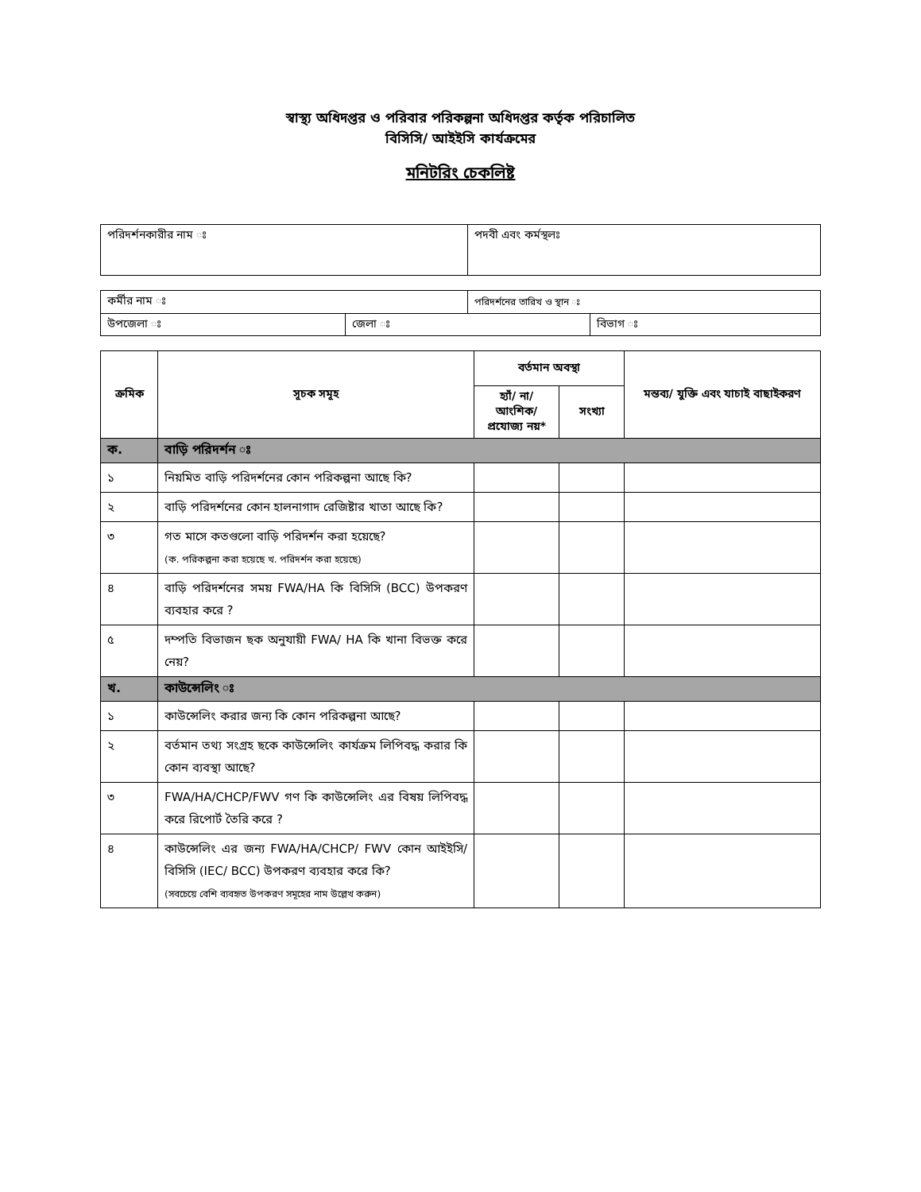স্বাস্থ্য অধিদপ্তর ও পরিবার পরিকল্পনা অধিদপ্তর কর্তৃক পরিচালিত
বিসিসি/ আইইসি কার্যক্রমের
মনিটরিং চেকলিষ্ট
| পরিদর্শনকারীর নাম ঃ | পদবী এবং কর্মস্থলঃ |
| কর্মীর নাম ঃ | | পরিদর্শনের তারিখ ও স্থান ঃ | |
| উপজেলা ঃ | জেলা ঃ | | বিভাগ ঃ |
| ক্রমিক | সূচক সমূহ | বর্তমান অবস্থা | | মন্তব্য/ যুক্তি এবং যাচাই বাছাইকরণ |
| --- | --- | --- | --- | --- |
| | | হ্যাঁ/ না/ আংশিক/ প্রযোজ্য নয়* | সংখ্যা | |
| ক. | বাড়ি পরিদর্শন ঃ | | | |
| ১ | নিয়মিত বাড়ি পরিদর্শনের কোন পরিকল্পনা আছে কি? | | | |
| ২ | বাড়ি পরিদর্শনের কোন হালনাগাদ রেজিষ্টার খাতা আছে কি? | | | |
| ৩ | গত মাসে কতগুলো বাড়ি পরিদর্শন করা হয়েছে? (ক. পরিকল্পনা করা হয়েছে খ. পরিদর্শন করা হয়েছে) | | | |
| ৪ | বাড়ি পরিদর্শনের সময় FWA/HA কি বিসিসি (BCC) উপকরণ ব্যবহার করে ? | | | |
| ৫ | দম্পতি বিভাজন ছক অনুযায়ী FWA/ HA কি খানা বিভক্ত করে নেয়? | | | |
| খ. | কাউন্সেলিং ঃ | | | |
| ১ | কাউন্সেলিং করার জন্য কি কোন পরিকল্পনা আছে? | | | |
| ২ | বর্তমান তথ্য সংগ্রহ ছকে কাউন্সেলিং কার্যক্রম লিপিবদ্ধ করার কি কোন ব্যবস্থা আছে? | | | |
| ৩ | FWA/HA/CHCP/FWV গণ কি কাউন্সেলিং এর বিষয় লিপিবদ্ধ করে রিপোর্ট তৈরি করে ? | | | |
| ৪ | কাউন্সেলিং এর জন্য FWA/HA/CHCP/ FWV কোন আইইসি/ বিসিসি (IEC/ BCC) উপকরণ ব্যবহার করে কি? (সবচেয়ে বেশি ব্যবহৃত উপকরণ সমূহের নাম উল্লেখ করুন) | | | |